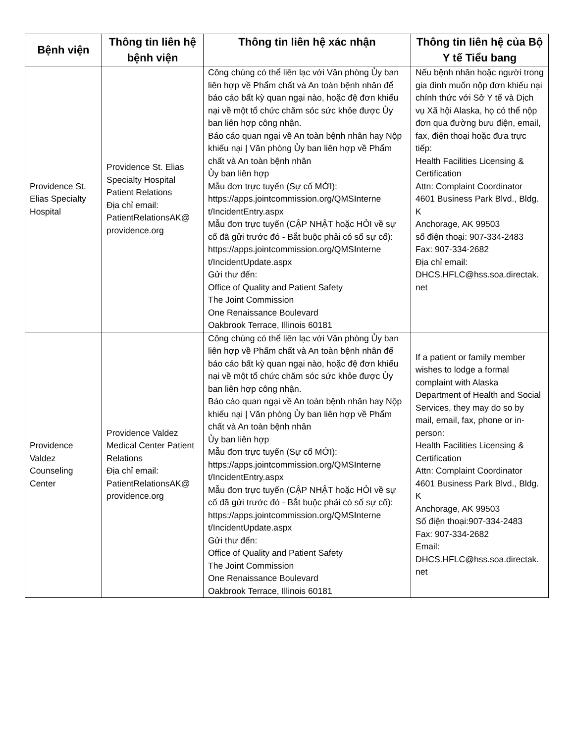| Bệnh viện | Thông tin liên hệ bệnh viện | Thông tin liên hệ xác nhận | Thông tin liên hệ của Bộ Y tế Tiểu bang |
| --- | --- | --- | --- |
| Providence St. Elias Specialty Hospital | Providence St. Elias Specialty Hospital Patient Relations Địa chỉ email: PatientRelationsAK@ providence.org | Công chúng có thể liên lạc với Văn phòng Ủy ban liên hợp về Phẩm chất và An toàn bệnh nhân để báo cáo bất kỳ quan ngại nào, hoặc đệ đơn khiếu nại về một tổ chức chăm sóc sức khỏe được Ủy ban liên hợp công nhận. Báo cáo quan ngại về An toàn bệnh nhân hay Nộp khiếu nại / Văn phòng Ủy ban liên hợp về Phẩm chất và An toàn bệnh nhân Ủy ban liên hợp Mẫu đơn trực tuyến (Sự cố MỚI): https://apps.jointcommission.org/QMSInterne t/IncidentEntry.aspx Mẫu đơn trực tuyến (CẬP NHẬT hoặc HỎI về sự cố đã gửi trước đó - Bắt buộc phải có số sự cố): https://apps.jointcommission.org/QMSInterne t/IncidentUpdate.aspx Gửi thư đến: Office of Quality and Patient Safety The Joint Commission One Renaissance Boulevard Oakbrook Terrace, Illinois 60181 | Nếu bệnh nhân hoặc người trong gia đình muốn nộp đơn khiếu nại chính thức với Sở Y tế và Dịch vụ Xã hội Alaska, họ có thể nộp đơn qua đường bưu điện, email, fax, điện thoại hoặc đưa trực tiếp: Health Facilities Licensing & Certification Attn: Complaint Coordinator 4601 Business Park Blvd., Bldg. K Anchorage, AK 99503 số điện thoại: 907-334-2483 Fax: 907-334-2682 Địa chỉ email: DHCS.HFLC@hss.soa.directak. net |
| Providence Valdez Counseling Center | Providence Valdez Medical Center Patient Relations Địa chỉ email: PatientRelationsAK@ providence.org | Công chúng có thể liên lạc với Văn phòng Ủy ban liên hợp về Phẩm chất và An toàn bệnh nhân để báo cáo bất kỳ quan ngại nào, hoặc đệ đơn khiếu nại về một tổ chức chăm sóc sức khỏe được Ủy ban liên hợp công nhận. Báo cáo quan ngại về An toàn bệnh nhân hay Nộp khiếu nại / Văn phòng Ủy ban liên hợp về Phẩm chất và An toàn bệnh nhân Ủy ban liên hợp Mẫu đơn trực tuyến (Sự cố MỚI): https://apps.jointcommission.org/QMSInterne t/IncidentEntry.aspx Mẫu đơn trực tuyến (CẬP NHẬT hoặc HỎI về sự cố đã gửi trước đó - Bắt buộc phải có số sự cố): https://apps.jointcommission.org/QMSInterne t/IncidentUpdate.aspx Gửi thư đến: Office of Quality and Patient Safety The Joint Commission One Renaissance Boulevard Oakbrook Terrace, Illinois 60181 | If a patient or family member wishes to lodge a formal complaint with Alaska Department of Health and Social Services, they may do so by mail, email, fax, phone or in-person: Health Facilities Licensing & Certification Attn: Complaint Coordinator 4601 Business Park Blvd., Bldg. K Anchorage, AK 99503 Số điện thoại:907-334-2483 Fax: 907-334-2682 Email: DHCS.HFLC@hss.soa.directak. net |